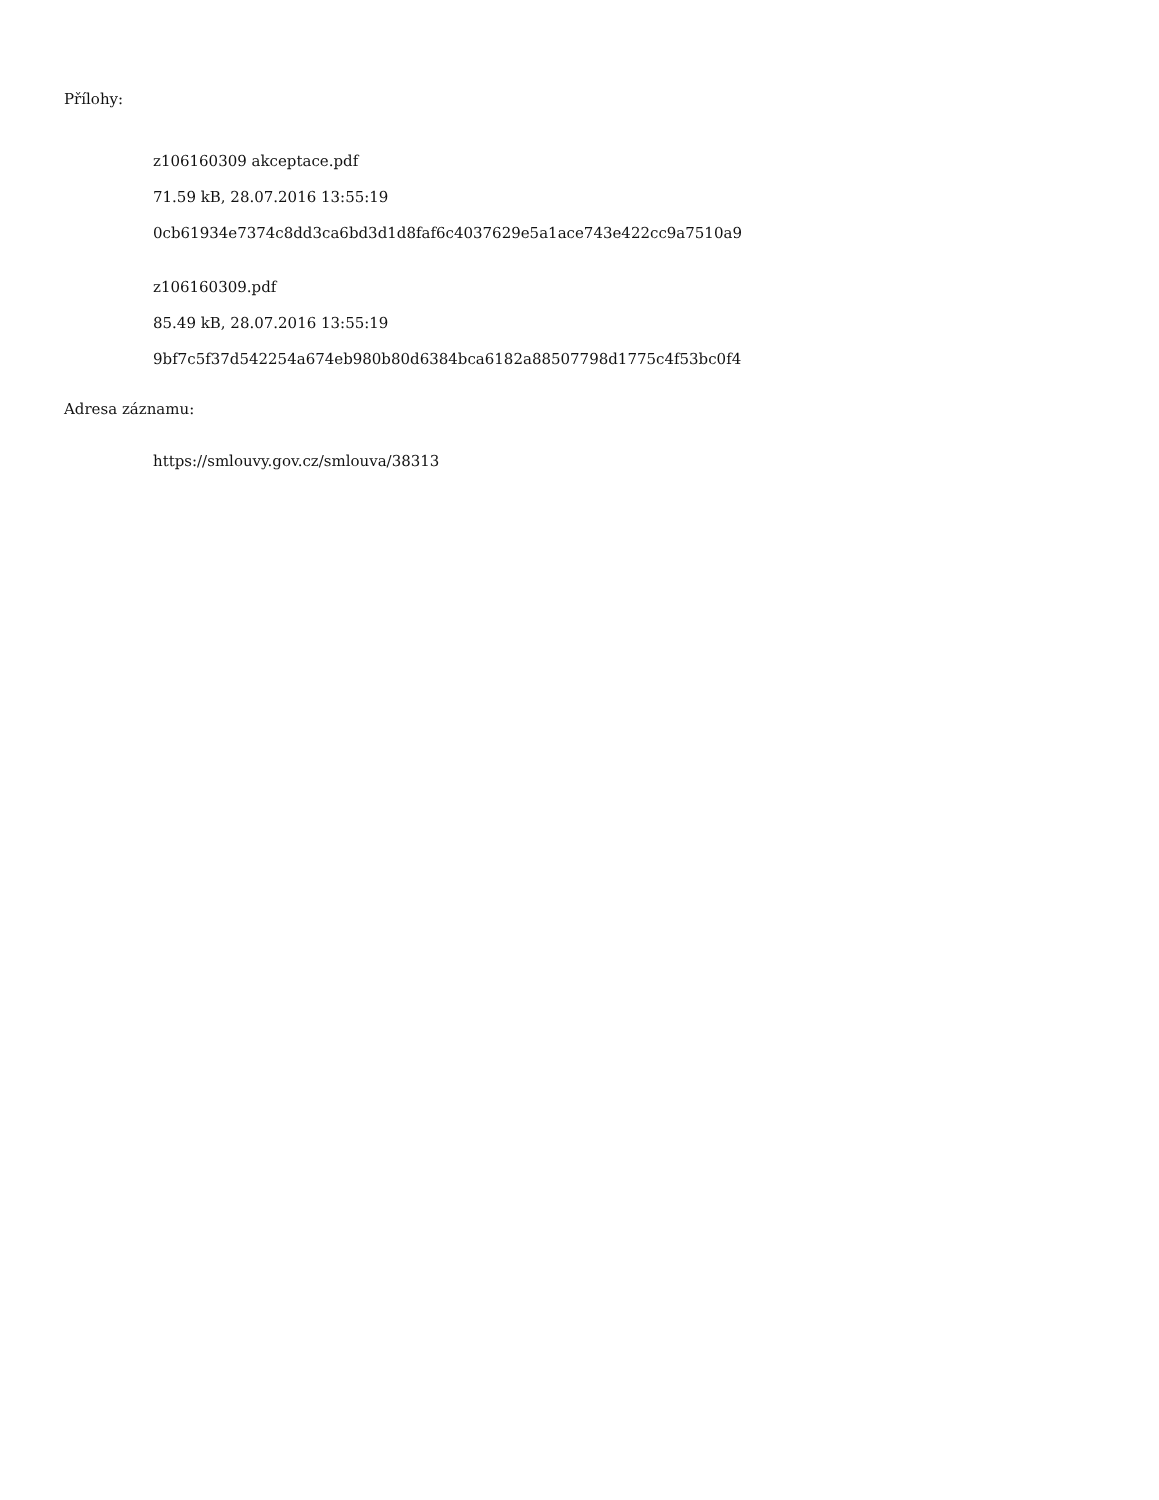Přílohy:
z106160309 akceptace.pdf
71.59 kB, 28.07.2016 13:55:19
0cb61934e7374c8dd3ca6bd3d1d8faf6c4037629e5a1ace743e422cc9a7510a9
z106160309.pdf
85.49 kB, 28.07.2016 13:55:19
9bf7c5f37d542254a674eb980b80d6384bca6182a88507798d1775c4f53bc0f4
Adresa záznamu:
https://smlouvy.gov.cz/smlouva/38313